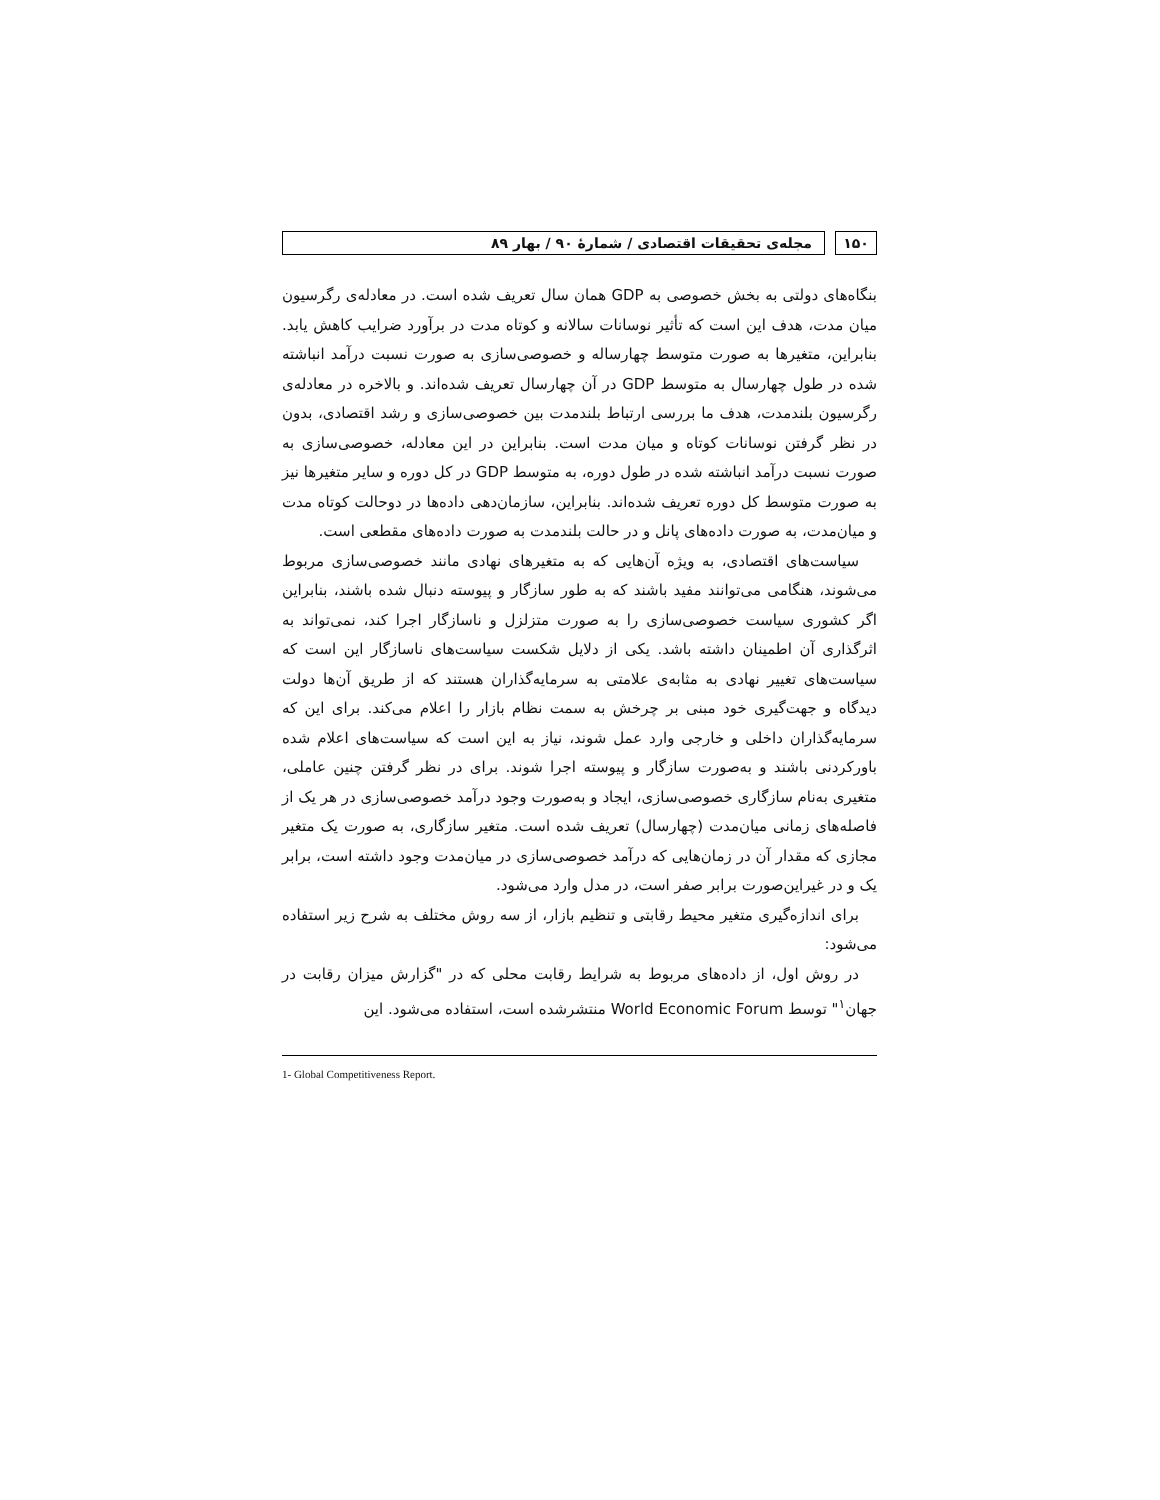۱۵۰ مجله‌ی تحقیقات اقتصادی / شمارهٔ ۹۰ / بهار ۸۹
بنگاه‌های دولتی به بخش خصوصی به GDP همان سال تعریف شده است. در معادله‌ی رگرسیون میان مدت، هدف این است که تأثیر نوسانات سالانه و کوتاه مدت در برآورد ضرایب کاهش یابد. بنابراین، متغیرها به صورت متوسط چهارساله و خصوصی‌سازی به صورت نسبت درآمد انباشته شده در طول چهارسال به متوسط GDP در آن چهارسال تعریف شده‌اند. و بالاخره در معادله‌ی رگرسیون بلندمدت، هدف ما بررسی ارتباط بلندمدت بین خصوصی‌سازی و رشد اقتصادی، بدون در نظر گرفتن نوسانات کوتاه و میان مدت است. بنابراین در این معادله، خصوصی‌سازی به صورت نسبت درآمد انباشته شده در طول دوره، به متوسط GDP در کل دوره و سایر متغیرها نیز به صورت متوسط کل دوره تعریف شده‌اند. بنابراین، سازمان‌دهی داده‌ها در دوحالت کوتاه مدت و میان‌مدت، به صورت داده‌های پانل و در حالت بلندمدت به صورت داده‌های مقطعی است.
سیاست‌های اقتصادی، به ویژه آن‌هایی که به متغیرهای نهادی مانند خصوصی‌سازی مربوط می‌شوند، هنگامی می‌توانند مفید باشند که به طور سازگار و پیوسته دنبال شده باشند، بنابراین اگر کشوری سیاست خصوصی‌سازی را به صورت متزلزل و ناسازگار اجرا کند، نمی‌تواند به اثرگذاری آن اطمینان داشته باشد. یکی از دلایل شکست سیاست‌های ناسازگار این است که سیاست‌های تغییر نهادی به مثابه‌ی علامتی به سرمایه‌گذاران هستند که از طریق آن‌ها دولت دیدگاه و جهت‌گیری خود مبنی بر چرخش به سمت نظام بازار را اعلام می‌کند. برای این که سرمایه‌گذاران داخلی و خارجی وارد عمل شوند، نیاز به این است که سیاست‌های اعلام شده باورکردنی باشند و به‌صورت سازگار و پیوسته اجرا شوند. برای در نظر گرفتن چنین عاملی، متغیری به‌نام سازگاری خصوصی‌سازی، ایجاد و به‌صورت وجود درآمد خصوصی‌سازی در هر یک از فاصله‌های زمانی میان‌مدت (چهارسال) تعریف شده است. متغیر سازگاری، به صورت یک متغیر مجازی که مقدار آن در زمان‌هایی که درآمد خصوصی‌سازی در میان‌مدت وجود داشته است، برابر یک و در غیراین‌صورت برابر صفر است، در مدل وارد می‌شود.
برای اندازه‌گیری متغیر محیط رقابتی و تنظیم بازار، از سه روش مختلف به شرح زیر استفاده می‌شود:
در روش اول، از داده‌های مربوط به شرایط رقابت محلی که در "گزارش میزان رقابت در جهان<sup>۱</sup>" توسط World Economic Forum منتشرشده است، استفاده می‌شود. این
1- Global Competitiveness Report.